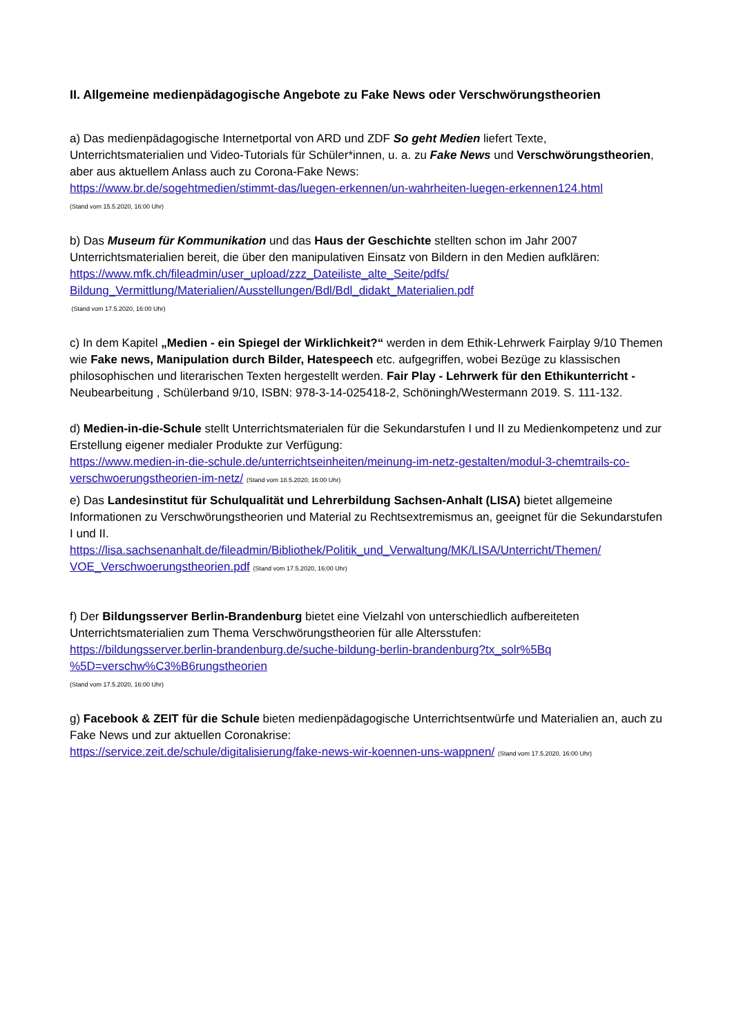II. Allgemeine medienpädagogische Angebote zu Fake News oder Verschwörungstheorien
a) Das medienpädagogische Internetportal von ARD und ZDF So geht Medien liefert Texte, Unterrichtsmaterialien und Video-Tutorials für Schüler*innen, u. a. zu Fake News und Verschwörungstheorien, aber aus aktuellem Anlass auch zu Corona-Fake News:
https://www.br.de/sogehtmedien/stimmt-das/luegen-erkennen/un-wahrheiten-luegen-erkennen124.html
(Stand vom 15.5.2020, 16:00 Uhr)
b) Das Museum für Kommunikation und das Haus der Geschichte stellten schon im Jahr 2007 Unterrichtsmaterialien bereit, die über den manipulativen Einsatz von Bildern in den Medien aufklären:
https://www.mfk.ch/fileadmin/user_upload/zzz_Dateiliste_alte_Seite/pdfs/
Bildung_Vermittlung/Materialien/Ausstellungen/Bdl/Bdl_didakt_Materialien.pdf
(Stand vom 17.5.2020, 16:00 Uhr)
c) In dem Kapitel „Medien - ein Spiegel der Wirklichkeit?“ werden in dem Ethik-Lehrwerk Fairplay 9/10 Themen wie Fake news, Manipulation durch Bilder, Hatespeech etc. aufgegriffen, wobei Bezüge zu klassischen philosophischen und literarischen Texten hergestellt werden. Fair Play - Lehrwerk für den Ethikunterricht - Neubearbeitung , Schülerband 9/10, ISBN: 978-3-14-025418-2, Schöningh/Westermann 2019. S. 111-132.
d) Medien-in-die-Schule stellt Unterrichtsmaterialen für die Sekundarstufen I und II zu Medienkompetenz und zur Erstellung eigener medialer Produkte zur Verfügung:
https://www.medien-in-die-schule.de/unterrichtseinheiten/meinung-im-netz-gestalten/modul-3-chemtrails-co-verschwoerungstheorien-im-netz/ (Stand vom 18.5.2020, 16:00 Uhr)
e) Das Landesinstitut für Schulqualität und Lehrerbildung Sachsen-Anhalt (LISA) bietet allgemeine Informationen zu Verschwörungstheorien und Material zu Rechtsextremismus an, geeignet für die Sekundarstufen I und II.
https://lisa.sachsenanhalt.de/fileadmin/Bibliothek/Politik_und_Verwaltung/MK/LISA/Unterricht/Themen/
VOE_Verschwoerungstheorien.pdf (Stand vom 17.5.2020, 16:00 Uhr)
f) Der Bildungsserver Berlin-Brandenburg bietet eine Vielzahl von unterschiedlich aufbereiteten Unterrichtsmaterialien zum Thema Verschwörungstheorien für alle Altersstufen:
https://bildungsserver.berlin-brandenburg.de/suche-bildung-berlin-brandenburg?tx_solr%5Bq
%5D=verschw%C3%B6rungstheorien
(Stand vom 17.5.2020, 16:00 Uhr)
g) Facebook & ZEIT für die Schule bieten medienpädagogische Unterrichtsentwürfe und Materialien an, auch zu Fake News und zur aktuellen Coronakrise:
https://service.zeit.de/schule/digitalisierung/fake-news-wir-koennen-uns-wappnen/ (Stand vom 17.5.2020, 16:00 Uhr)